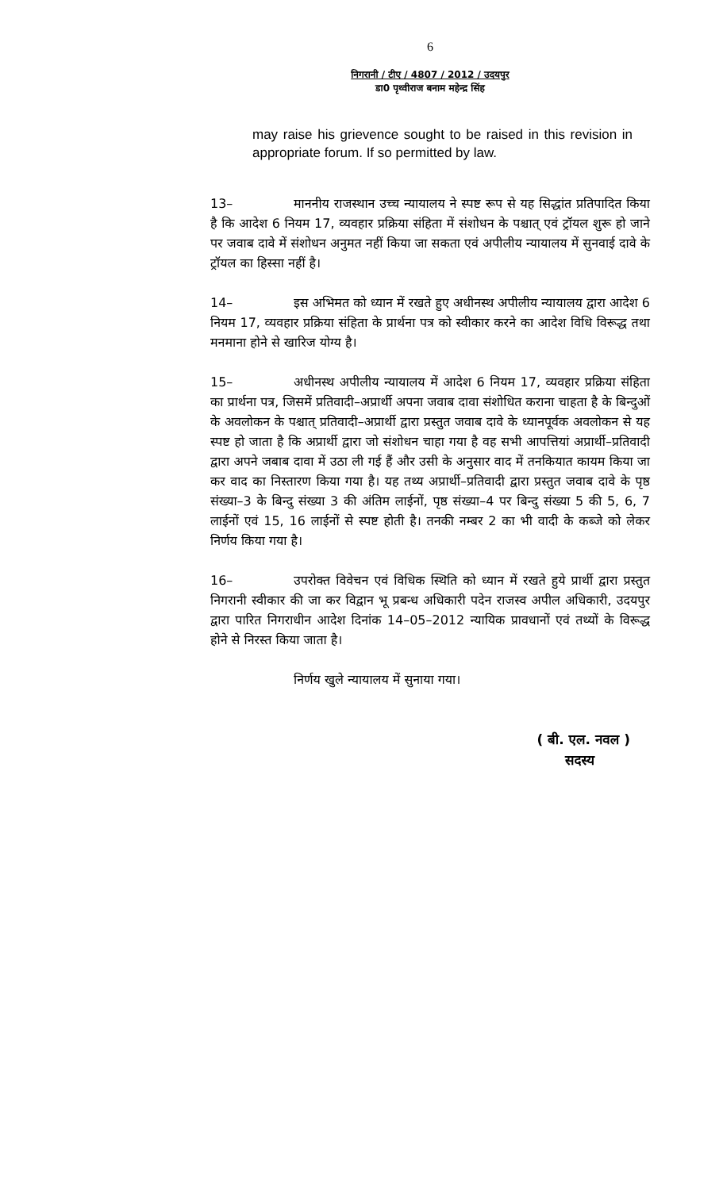6
निगरानी / टीए / 4807 / 2012 / उदयपुर
डा0 पृथ्वीराज बनाम महेन्द्र सिंह
may raise his grievence sought to be raised in this revision in appropriate forum. If so permitted by law.
13– माननीय राजस्थान उच्च न्यायालय ने स्पष्ट रूप से यह सिद्धांत प्रतिपादित किया है कि आदेश 6 नियम 17, व्यवहार प्रक्रिया संहिता में संशोधन के पश्चात् एवं ट्रॉयल शुरू हो जाने पर जवाब दावे में संशोधन अनुमत नहीं किया जा सकता एवं अपीलीय न्यायालय में सुनवाई दावे के ट्रॉयल का हिस्सा नहीं है।
14– इस अभिमत को ध्यान में रखते हुए अधीनस्थ अपीलीय न्यायालय द्वारा आदेश 6 नियम 17, व्यवहार प्रक्रिया संहिता के प्रार्थना पत्र को स्वीकार करने का आदेश विधि विरूद्ध तथा मनमाना होने से खारिज योग्य है।
15– अधीनस्थ अपीलीय न्यायालय में आदेश 6 नियम 17, व्यवहार प्रक्रिया संहिता का प्रार्थना पत्र, जिसमें प्रतिवादी–अप्रार्थी अपना जवाब दावा संशोधित कराना चाहता है के बिन्दुओं के अवलोकन के पश्चात् प्रतिवादी–अप्रार्थी द्वारा प्रस्तुत जवाब दावे के ध्यानपूर्वक अवलोकन से यह स्पष्ट हो जाता है कि अप्रार्थी द्वारा जो संशोधन चाहा गया है वह सभी आपत्तियां अप्रार्थी–प्रतिवादी द्वारा अपने जबाब दावा में उठा ली गई हैं और उसी के अनुसार वाद में तनकियात कायम किया जा कर वाद का निस्तारण किया गया है। यह तथ्य अप्रार्थी–प्रतिवादी द्वारा प्रस्तुत जवाब दावे के पृष्ठ संख्या–3 के बिन्दु संख्या 3 की अंतिम लाईनों, पृष्ठ संख्या–4 पर बिन्दु संख्या 5 की 5, 6, 7 लाईनों एवं 15, 16 लाईनों से स्पष्ट होती है। तनकी नम्बर 2 का भी वादी के कब्जे को लेकर निर्णय किया गया है।
16– उपरोक्त विवेचन एवं विधिक स्थिति को ध्यान में रखते हुये प्रार्थी द्वारा प्रस्तुत निगरानी स्वीकार की जा कर विद्वान भू प्रबन्ध अधिकारी पदेन राजस्व अपील अधिकारी, उदयपुर द्वारा पारित निगराधीन आदेश दिनांक 14–05–2012 न्यायिक प्रावधानों एवं तथ्यों के विरूद्ध होने से निरस्त किया जाता है।
निर्णय खुले न्यायालय में सुनाया गया।
( बी. एल. नवल )
सदस्य